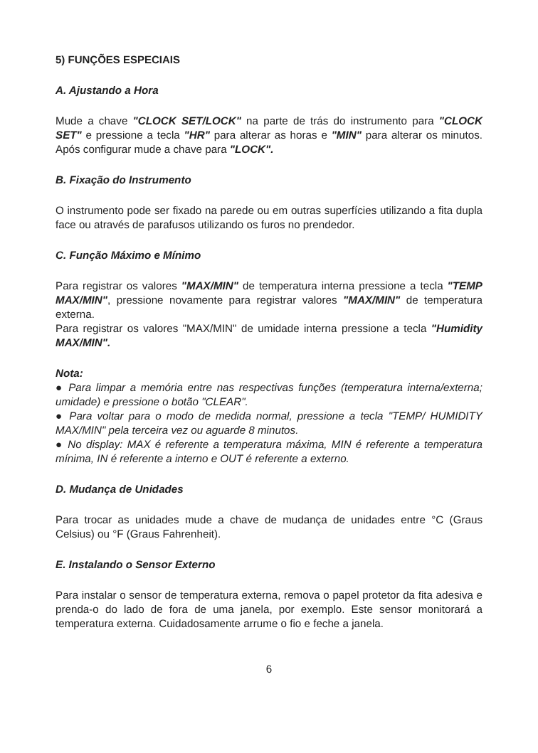5) FUNÇÕES ESPECIAIS
A. Ajustando a Hora
Mude a chave "CLOCK SET/LOCK" na parte de trás do instrumento para "CLOCK SET" e pressione a tecla "HR" para alterar as horas e "MIN" para alterar os minutos. Após configurar mude a chave para "LOCK".
B. Fixação do Instrumento
O instrumento pode ser fixado na parede ou em outras superfícies utilizando a fita dupla face ou através de parafusos utilizando os furos no prendedor.
C. Função Máximo e Mínimo
Para registrar os valores "MAX/MIN" de temperatura interna pressione a tecla "TEMP MAX/MIN", pressione novamente para registrar valores "MAX/MIN" de temperatura externa.
Para registrar os valores "MAX/MIN" de umidade interna pressione a tecla "Humidity MAX/MIN".
Nota:
● Para limpar a memória entre nas respectivas funções (temperatura interna/externa; umidade) e pressione o botão "CLEAR".
● Para voltar para o modo de medida normal, pressione a tecla "TEMP/ HUMIDITY MAX/MIN" pela terceira vez ou aguarde 8 minutos.
● No display: MAX é referente a temperatura máxima, MIN é referente a temperatura mínima, IN é referente a interno e OUT é referente a externo.
D. Mudança de Unidades
Para trocar as unidades mude a chave de mudança de unidades entre °C (Graus Celsius) ou °F (Graus Fahrenheit).
E. Instalando o Sensor Externo
Para instalar o sensor de temperatura externa, remova o papel protetor da fita adesiva e prenda-o do lado de fora de uma janela, por exemplo. Este sensor monitorará a temperatura externa. Cuidadosamente arrume o fio e feche a janela.
6